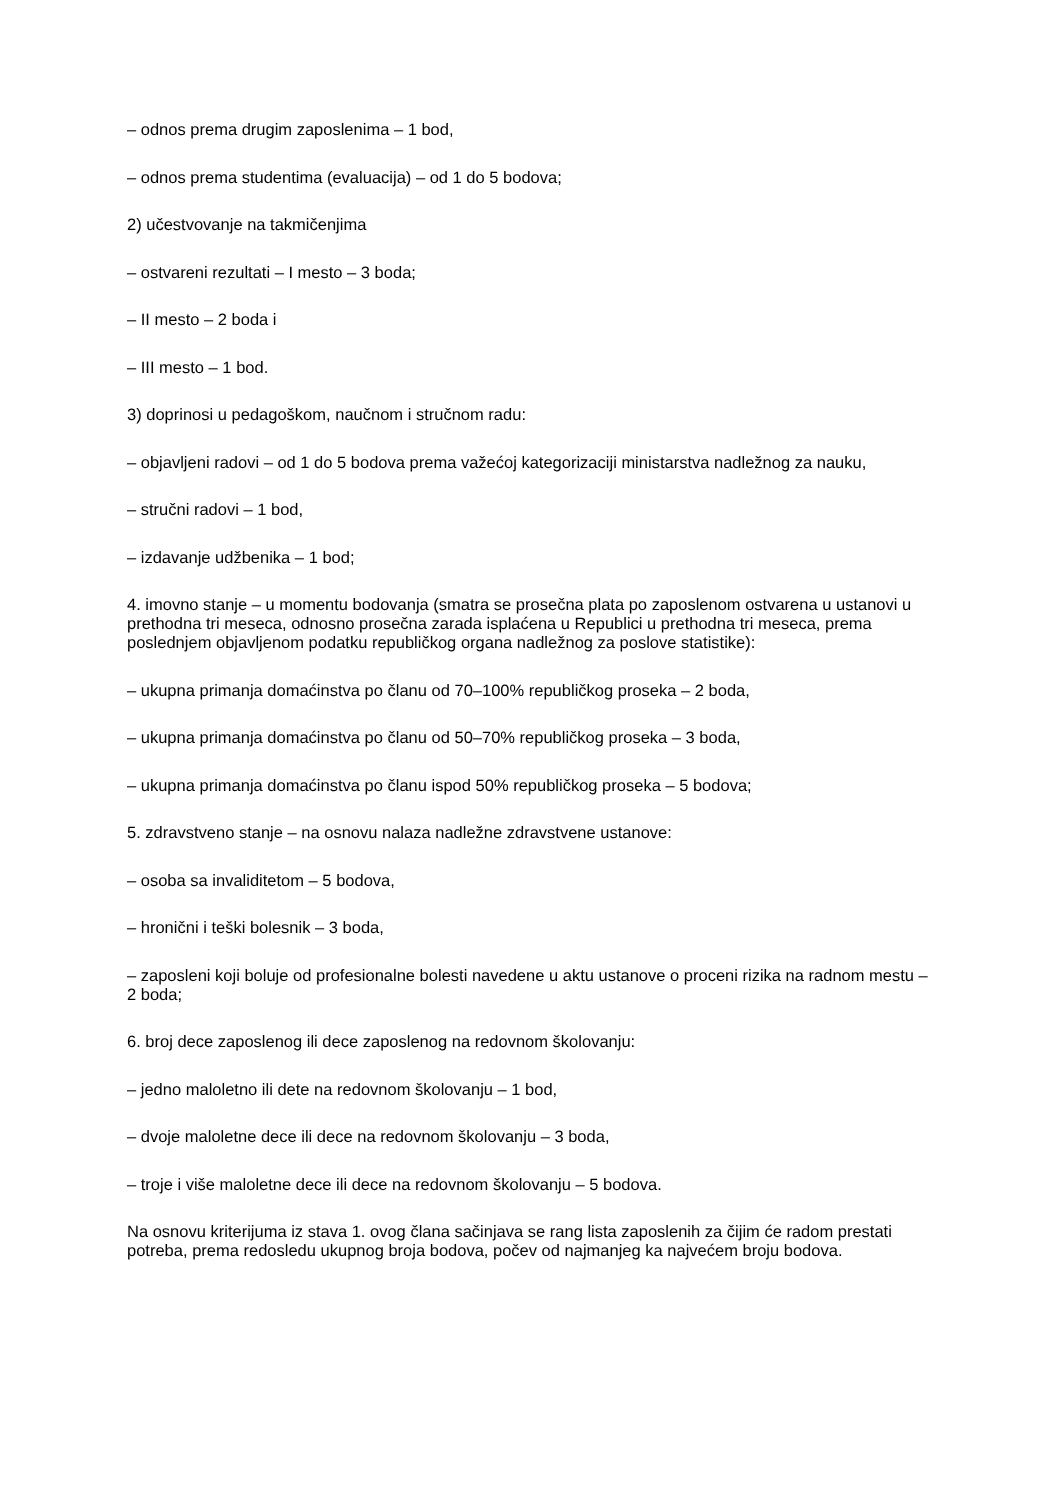– odnos prema drugim zaposlenima – 1 bod,
– odnos prema studentima (evaluacija) – od 1 do 5 bodova;
2) učestvovanje na takmičenjima
– ostvareni rezultati – I mesto – 3 boda;
– II mesto – 2 boda i
– III mesto – 1 bod.
3) doprinosi u pedagoškom, naučnom i stručnom radu:
– objavljeni radovi – od 1 do 5 bodova prema važećoj kategorizaciji ministarstva nadležnog za nauku,
– stručni radovi – 1 bod,
– izdavanje udžbenika – 1 bod;
4. imovno stanje – u momentu bodovanja (smatra se prosečna plata po zaposlenom ostvarena u ustanovi u prethodna tri meseca, odnosno prosečna zarada isplaćena u Republici u prethodna tri meseca, prema poslednjem objavljenom podatku republičkog organa nadležnog za poslove statistike):
– ukupna primanja domaćinstva po članu od 70–100% republičkog proseka – 2 boda,
– ukupna primanja domaćinstva po članu od 50–70% republičkog proseka – 3 boda,
– ukupna primanja domaćinstva po članu ispod 50% republičkog proseka – 5 bodova;
5. zdravstveno stanje – na osnovu nalaza nadležne zdravstvene ustanove:
– osoba sa invaliditetom – 5 bodova,
– hronični i teški bolesnik – 3 boda,
– zaposleni koji boluje od profesionalne bolesti navedene u aktu ustanove o proceni rizika na radnom mestu – 2 boda;
6. broj dece zaposlenog ili dece zaposlenog na redovnom školovanju:
– jedno maloletno ili dete na redovnom školovanju – 1 bod,
– dvoje maloletne dece ili dece na redovnom školovanju – 3 boda,
– troje i više maloletne dece ili dece na redovnom školovanju – 5 bodova.
Na osnovu kriterijuma iz stava 1. ovog člana sačinjava se rang lista zaposlenih za čijim će radom prestati potreba, prema redosledu ukupnog broja bodova, počev od najmanjeg ka najvećem broju bodova.